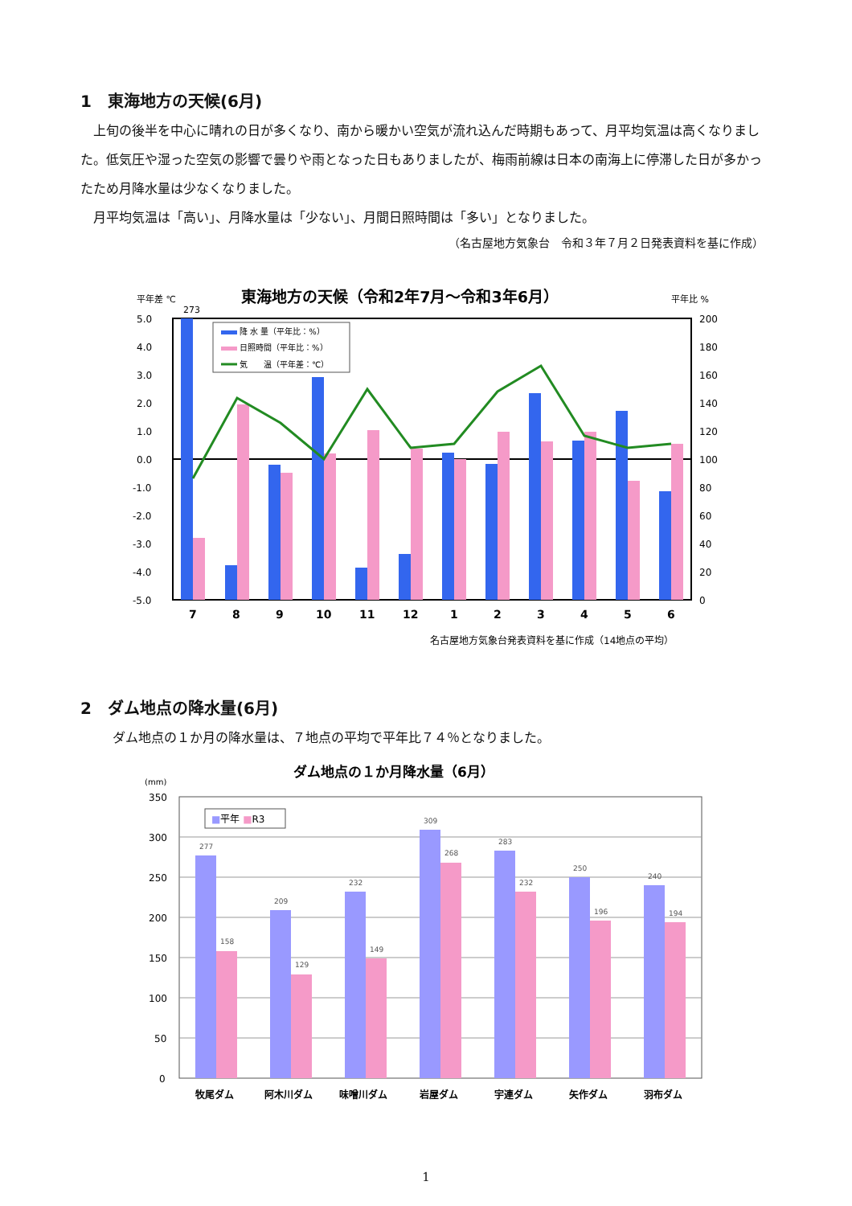1　東海地方の天候(6月)
上旬の後半を中心に晴れの日が多くなり、南から暖かい空気が流れ込んだ時期もあって、月平均気温は高くなりました。低気圧や湿った空気の影響で曇りや雨となった日もありましたが、梅雨前線は日本の南海上に停滞した日が多かったため月降水量は少なくなりました。
月平均気温は「高い」、月降水量は「少ない」、月間日照時間は「多い」となりました。
（名古屋地方気象台　令和３年７月２日発表資料を基に作成）
平年差 ℃
東海地方の天候（令和2年7月～令和3年6月）
平年比 %
273
5.0
4.0
3.0
2.0
1.0
0.0
-1.0
-2.0
-3.0
-4.0
-5.0
200
180
160
140
120
100
80
60
40
20
0
降 水 量（平年比：%）
日照時間（平年比：%）
気　　温（平年差：℃）
7
8
9
10
11
12
1
2
3
4
5
6
名古屋地方気象台発表資料を基に作成（14地点の平均）
2　ダム地点の降水量(6月)
ダム地点の１か月の降水量は、７地点の平均で平年比７４％となりました。
(mm)
ダム地点の１か月降水量（6月）
350
300
250
200
150
100
50
0
■平年 ■R3
277
158
209
129
232
149
309
268
283
232
250
196
240
194
牧尾ダム
阿木川ダム
味噌川ダム
岩屋ダム
宇連ダム
矢作ダム
羽布ダム
1